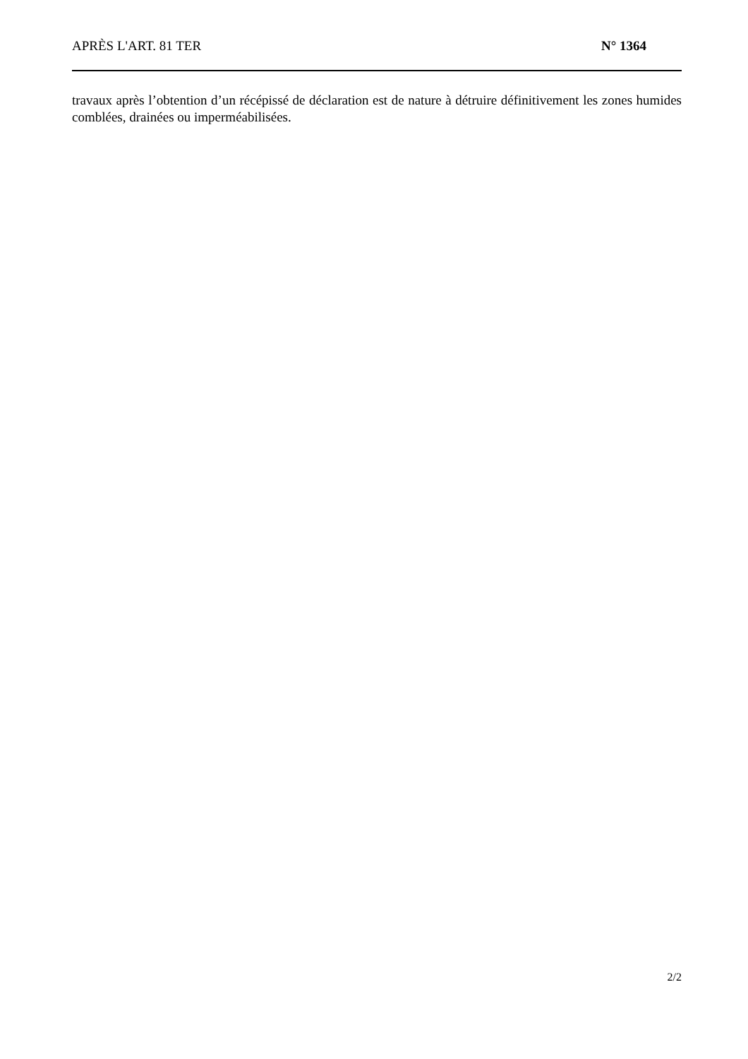APRÈS L'ART. 81 TER N° 1364
travaux après l’obtention d’un récépissé de déclaration est de nature à détruire définitivement les zones humides comblées, drainées ou imperméabilisées.
2/2